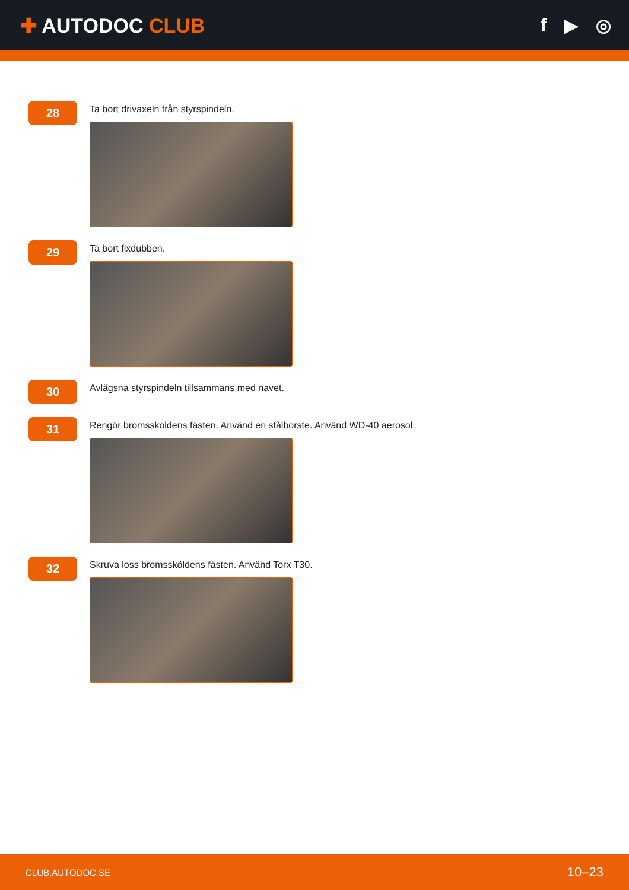✚ AUTODOC CLUB f ▶ ◎
28
Ta bort drivaxeln från styrspindeln.
29
Ta bort fixdubben.
30
Avlägsna styrspindeln tillsammans med navet.
31
Rengör bromssköldens fästen. Använd en stålborste. Använd WD-40 aerosol.
32
Skruva loss bromssköldens fästen. Använd Torx T30.
CLUB.AUTODOC.SE 10–23